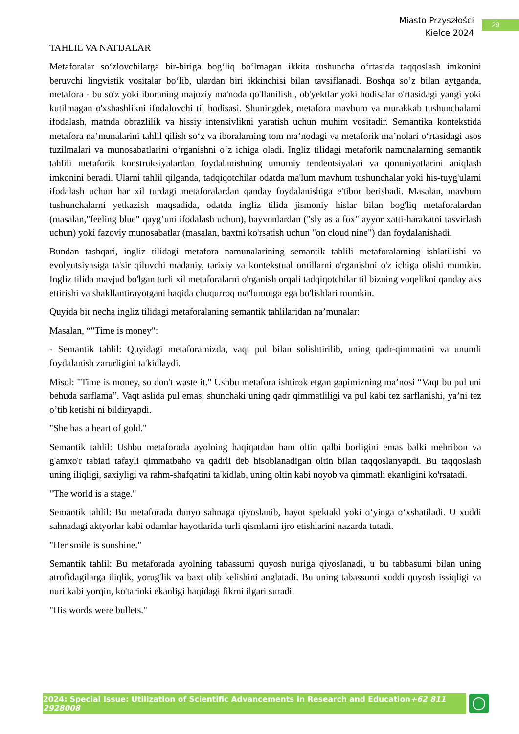Miasto Przyszłości
Kielce 2024
29
TAHLIL VA NATIJALAR
Metaforalar so‘zlovchilarga bir-biriga bog‘liq bo‘lmagan ikkita tushuncha o‘rtasida taqqoslash imkonini beruvchi lingvistik vositalar bo‘lib, ulardan biri ikkinchisi bilan tavsiflanadi. Boshqa so’z bilan aytganda, metafora - bu so'z yoki iboraning majoziy ma'noda qo'llanilishi, ob'yektlar yoki hodisalar o'rtasidagi yangi yoki kutilmagan o'xshashlikni ifodalovchi til hodisasi. Shuningdek, metafora mavhum va murakkab tushunchalarni ifodalash, matnda obrazlilik va hissiy intensivlikni yaratish uchun muhim vositadir. Semantika kontekstida metafora na’munalarini tahlil qilish so‘z va iboralarning tom ma’nodagi va metaforik ma’nolari o‘rtasidagi asos tuzilmalari va munosabatlarini o‘rganishni o‘z ichiga oladi. Ingliz tilidagi metaforik namunalarning semantik tahlili metaforik konstruksiyalardan foydalanishning umumiy tendentsiyalari va qonuniyatlarini aniqlash imkonini beradi. Ularni tahlil qilganda, tadqiqotchilar odatda ma'lum mavhum tushunchalar yoki his-tuyg'ularni ifodalash uchun har xil turdagi metaforalardan qanday foydalanishiga e'tibor berishadi. Masalan, mavhum tushunchalarni yetkazish maqsadida, odatda ingliz tilida jismoniy hislar bilan bog'liq metaforalardan (masalan,"feeling blue" qayg’uni ifodalash uchun), hayvonlardan ("sly as a fox" ayyor xatti-harakatni tasvirlash uchun) yoki fazoviy munosabatlar (masalan, baxtni ko'rsatish uchun "on cloud nine") dan foydalanishadi.
Bundan tashqari, ingliz tilidagi metafora namunalarining semantik tahlili metaforalarning ishlatilishi va evolyutsiyasiga ta'sir qiluvchi madaniy, tarixiy va kontekstual omillarni o'rganishni o'z ichiga olishi mumkin. Ingliz tilida mavjud bo'lgan turli xil metaforalarni o'rganish orqali tadqiqotchilar til bizning voqelikni qanday aks ettirishi va shakllantirayotgani haqida chuqurroq ma'lumotga ega bo'lishlari mumkin.
Quyida bir necha ingliz tilidagi metaforalaning semantik tahlilaridan na’munalar:
Masalan, “"Time is money":
- Semantik tahlil: Quyidagi metaforamizda, vaqt pul bilan solishtirilib, uning qadr-qimmatini va unumli foydalanish zarurligini ta'kidlaydi.
Misol: "Time is money, so don't waste it." Ushbu metafora ishtirok etgan gapimizning ma’nosi “Vaqt bu pul uni behuda sarflama”. Vaqt aslida pul emas, shunchaki uning qadr qimmatliligi va pul kabi tez sarflanishi, ya’ni tez o’tib ketishi ni bildiryapdi.
"She has a heart of gold."
Semantik tahlil: Ushbu metaforada ayolning haqiqatdan ham oltin qalbi borligini emas balki mehribon va g'amxo'r tabiati tafayli qimmatbaho va qadrli deb hisoblanadigan oltin bilan taqqoslanyapdi. Bu taqqoslash uning iliqligi, saxiyligi va rahm-shafqatini ta'kidlab, uning oltin kabi noyob va qimmatli ekanligini ko'rsatadi.
"The world is a stage."
Semantik tahlil: Bu metaforada dunyo sahnaga qiyoslanib, hayot spektakl yoki o‘yinga o‘xshatiladi. U xuddi sahnadagi aktyorlar kabi odamlar hayotlarida turli qismlarni ijro etishlarini nazarda tutadi.
"Her smile is sunshine."
Semantik tahlil: Bu metaforada ayolning tabassumi quyosh nuriga qiyoslanadi, u bu tabbasumi bilan uning atrofidagilarga iliqlik, yorug'lik va baxt olib kelishini anglatadi. Bu uning tabassumi xuddi quyosh issiqligi va nuri kabi yorqin, ko'tarinki ekanligi haqidagi fikrni ilgari suradi.
"His words were bullets."
2024: Special Issue: Utilization of Scientific Advancements in Research and Education+62 811 2928008